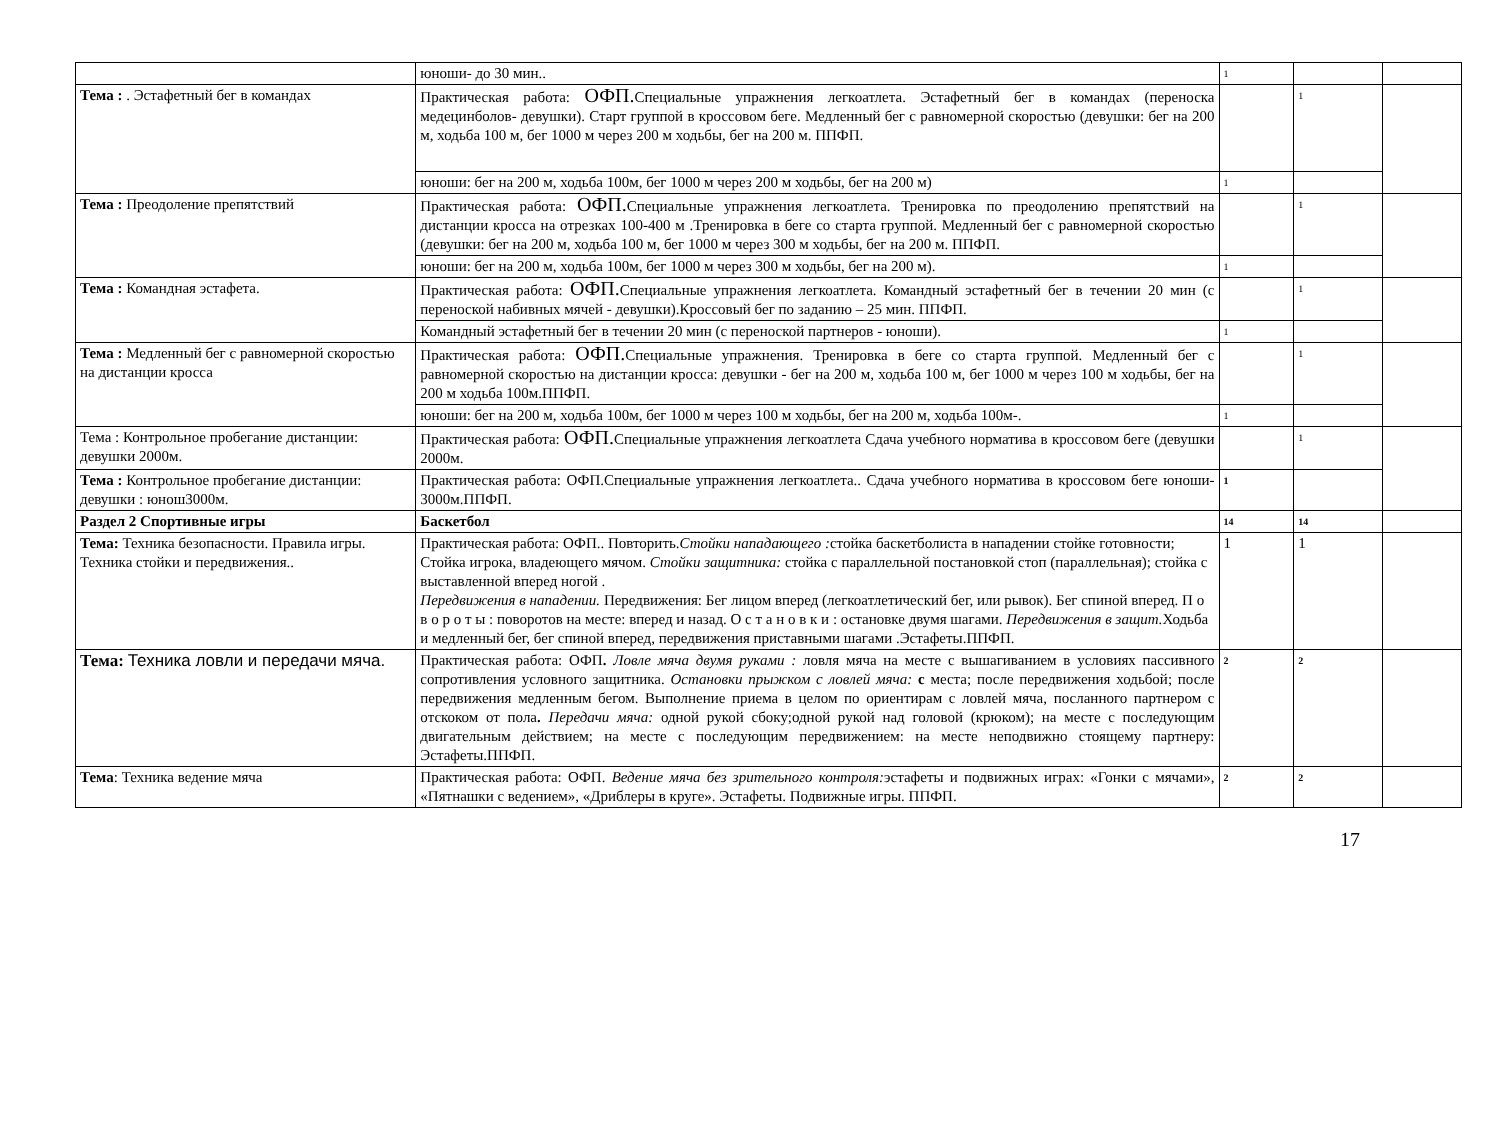| | юноши- до 30 мин.. | 1 | | |
| Тема : . Эстафетный бег в командах | Практическая работа: ОФП. Специальные упражнения легкоатлета. Эстафетный бег в командах (переноска медецинболов- девушки). Старт группой в кроссовом беге. Медленный бег с равномерной скоростью (девушки: бег на 200 м, ходьба 100 м, бег 1000 м через 200 м ходьбы, бег на 200 м. ППФП. | | 1 | |
| | юноши: бег на 200 м, ходьба 100м, бег 1000 м через 200 м ходьбы, бег на 200 м) | 1 | | |
| Тема : Преодоление препятствий | Практическая работа: ОФП. Специальные упражнения легкоатлета. Тренировка по преодолению препятствий на дистанции кросса на отрезках 100-400 м .Тренировка в беге со старта группой. Медленный бег с равномерной скоростью (девушки: бег на 200 м, ходьба 100 м, бег 1000 м через 300 м ходьбы, бег на 200 м. ППФП. | | 1 | |
| | юноши: бег на 200 м, ходьба 100м, бег 1000 м через 300 м ходьбы, бег на 200 м). | 1 | | |
| Тема : Командная эстафета. | Практическая работа: ОФП. Специальные упражнения легкоатлета. Командный эстафетный бег в течении 20 мин (с переноской набивных мячей - девушки).Кроссовый бег по заданию – 25 мин. ППФП. | | 1 | |
| | Командный эстафетный бег в течении 20 мин (с переноской партнеров - юноши). | 1 | | |
| Тема : Медленный бег с равномерной скоростью на дистанции кросса | Практическая работа: ОФП. Специальные упражнения. Тренировка в беге со старта группой. Медленный бег с равномерной скоростью на дистанции кросса: девушки - бег на 200 м, ходьба 100 м, бег 1000 м через 100 м ходьбы, бег на 200 м ходьба 100м.ППФП. | | 1 | |
| | юноши: бег на 200 м, ходьба 100м, бег 1000 м через 100 м ходьбы, бег на 200 м, ходьба 100м-. | 1 | | |
| Тема : Контрольное пробегание дистанции: девушки 2000м. | Практическая работа: ОФП. Специальные упражнения легкоатлета Сдача учебного норматива в кроссовом беге (девушки 2000м. | | 1 | |
| Тема : Контрольное пробегание дистанции: девушки : юнош3000м. | Практическая работа: ОФП.Специальные упражнения легкоатлета.. Сдача учебного норматива в кроссовом беге юноши- 3000м.ППФП. | 1 | | |
| Раздел 2 Спортивные игры | Баскетбол | 14 | 14 | |
| Тема: Техника безопасности. Правила игры. Техника стойки и передвижения.. | Практическая работа: ОФП.. Повторить. Стойки нападающего : стойка баскетболиста в нападении стойке готовности; Стойка игрока, владеющего мячом. Стойки защитника: стойка с параллельной постановкой стоп (параллельная); стойка с выставленной вперед ногой . Передвижения в нападении. Передвижения: Бег лицом вперед (легкоатлетический бег, или рывок). Бег спиной вперед. П о в о р о т ы : поворотов на месте: вперед и назад. О с т а н о в к и : остановке двумя шагами. Передвижения в защит. Ходьба и медленный бег, бег спиной вперед, передвижения приставными шагами .Эстафеты.ППФП. | 1 | 1 | |
| Тема: Техника ловли и передачи мяча. | Практическая работа: ОФП . Ловле мяча двумя руками : ловля мяча на месте с вышагиванием в условиях пассивного сопротивления условного защитника. Остановки прыжком с ловлей мяча: с места; после передвижения ходьбой; после передвижения медленным бегом. Выполнение приема в целом по ориентирам с ловлей мяча, посланного партнером с отскоком от пола . Передачи мяча: одной рукой сбоку;одной рукой над головой (крюком); на месте с последующим двигательным действием; на месте с последующим передвижением: на месте неподвижно стоящему партнеру: Эстафеты.ППФП. | 2 | 2 | |
| Тема : Техника ведение мяча | Практическая работа: ОФП. Ведение мяча без зрительного контроля: эстафеты и подвижных играх: «Гонки с мячами», «Пятнашки с ведением», «Дриблеры в круге». Эстафеты. Подвижные игры. ППФП. | 2 | 2 | |
17